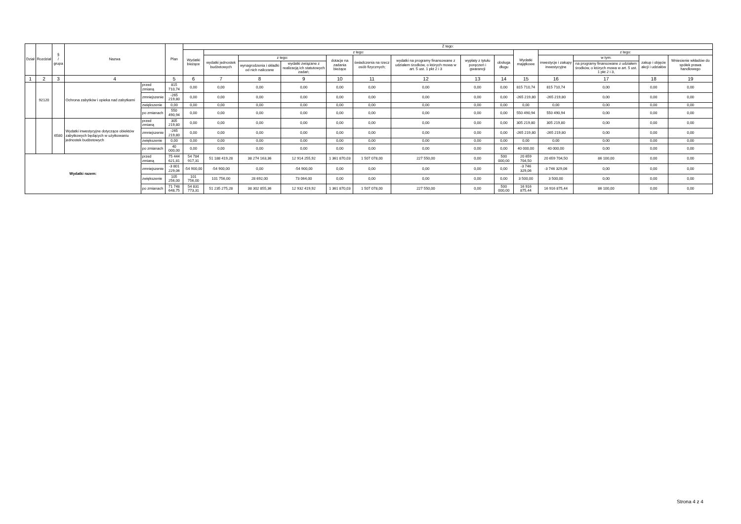| Dział | Rozdział | § / grupa | Nazwa | | Plan | Z tego: | | | | | | | | | | | | | |
| --- | --- | --- | --- | --- | --- | --- | --- | --- | --- | --- | --- | --- | --- | --- | --- | --- | --- | --- | --- |
| | | | | | | Wydatki bieżące | z tego: | | | | | | | | Wydatki majątkowe | z tego: | | | |
| | | | | | | | wydatki jednostek budżetowych | z tego: | | dotacje na zadania bieżące | świadczenia na rzecz osób fizycznych; | wydatki na programy finansowane z udziałem środków, o których mowa w art. 5 ust. 1 pkt 2 i 3 | wypłaty z tytułu poręczeń i gwarancji | obsługa długu | | inwestycje i zakupy inwestycyjne | w tym: | zakup i objęcie akcji i udziałów | Wniesienie wkładów do spółek prawa handlowego |
| | | | | | | | | wynagrodzenia i składki od nich naliczane | wydatki związane z realizacją ich statutowych zadań; | | | | | | | | na programy finansowane z udziałem środków, o których mowa w art. 5 ust. 1 pkt 2 i 3, | | |
| 1 | 2 | 3 | 4 | | 5 | 6 | 7 | 8 | 9 | 10 | 11 | 12 | 13 | 14 | 15 | 16 | 17 | 18 | 19 |
| | 92120 | | Ochrona zabytków i opieka nad zabytkami | przed zmianą | 815 710,74 | 0,00 | 0,00 | 0,00 | 0,00 | 0,00 | 0,00 | 0,00 | 0,00 | 0,00 | 815 710,74 | 815 710,74 | 0,00 | 0,00 | 0,00 |
| | | | | zmniejszenie | -265 219,80 | 0,00 | 0,00 | 0,00 | 0,00 | 0,00 | 0,00 | 0,00 | 0,00 | 0,00 | -265 219,80 | -265 219,80 | 0,00 | 0,00 | 0,00 |
| | | | | zwiększenie | 0,00 | 0,00 | 0,00 | 0,00 | 0,00 | 0,00 | 0,00 | 0,00 | 0,00 | 0,00 | 0,00 | 0,00 | 0,00 | 0,00 | 0,00 |
| | | | | po zmianach | 550 490,94 | 0,00 | 0,00 | 0,00 | 0,00 | 0,00 | 0,00 | 0,00 | 0,00 | 0,00 | 550 490,94 | 550 490,94 | 0,00 | 0,00 | 0,00 |
| | | 6580 | Wydatki inwestycyjne dotyczące obiektów zabytkowych będących w użytkowaniu jednostek budżetowych | przed zmianą | 305 219,80 | 0,00 | 0,00 | 0,00 | 0,00 | 0,00 | 0,00 | 0,00 | 0,00 | 0,00 | 305 219,80 | 305 219,80 | 0,00 | 0,00 | 0,00 |
| | | | | zmniejszenie | -265 219,80 | 0,00 | 0,00 | 0,00 | 0,00 | 0,00 | 0,00 | 0,00 | 0,00 | 0,00 | -265 219,80 | -265 219,80 | 0,00 | 0,00 | 0,00 |
| | | | | zwiększenie | 0,00 | 0,00 | 0,00 | 0,00 | 0,00 | 0,00 | 0,00 | 0,00 | 0,00 | 0,00 | 0,00 | 0,00 | 0,00 | 0,00 | 0,00 |
| | | | | po zmianach | 40 000,00 | 0,00 | 0,00 | 0,00 | 0,00 | 0,00 | 0,00 | 0,00 | 0,00 | 0,00 | 40 000,00 | 40 000,00 | 0,00 | 0,00 | 0,00 |
| Wydatki razem: | | | | przed zmianą | 75 444 621,81 | 54 784 917,31 | 51 188 419,28 | 38 274 163,36 | 12 914 255,92 | 1 361 870,03 | 1 507 078,00 | 227 550,00 | 0,00 | 500 000,00 | 20 659 704,50 | 20 659 704,50 | 86 100,00 | 0,00 | 0,00 |
| | | | | zmniejszenie | -3 801 229,06 | -54 900,00 | -54 900,00 | 0,00 | -54 900,00 | 0,00 | 0,00 | 0,00 | 0,00 | 0,00 | -3 746 329,06 | -3 746 329,06 | 0,00 | 0,00 | 0,00 |
| | | | | zwiększenie | 105 256,00 | 101 756,00 | 101 756,00 | 28 692,00 | 73 064,00 | 0,00 | 0,00 | 0,00 | 0,00 | 0,00 | 3 500,00 | 3 500,00 | 0,00 | 0,00 | 0,00 |
| | | | | po zmianach | 71 748 648,75 | 54 831 773,31 | 51 235 275,28 | 38 302 855,36 | 12 932 419,92 | 1 361 870,03 | 1 507 078,00 | 227 550,00 | 0,00 | 500 000,00 | 16 916 875,44 | 16 916 875,44 | 86 100,00 | 0,00 | 0,00 |
Strona 4 z 4